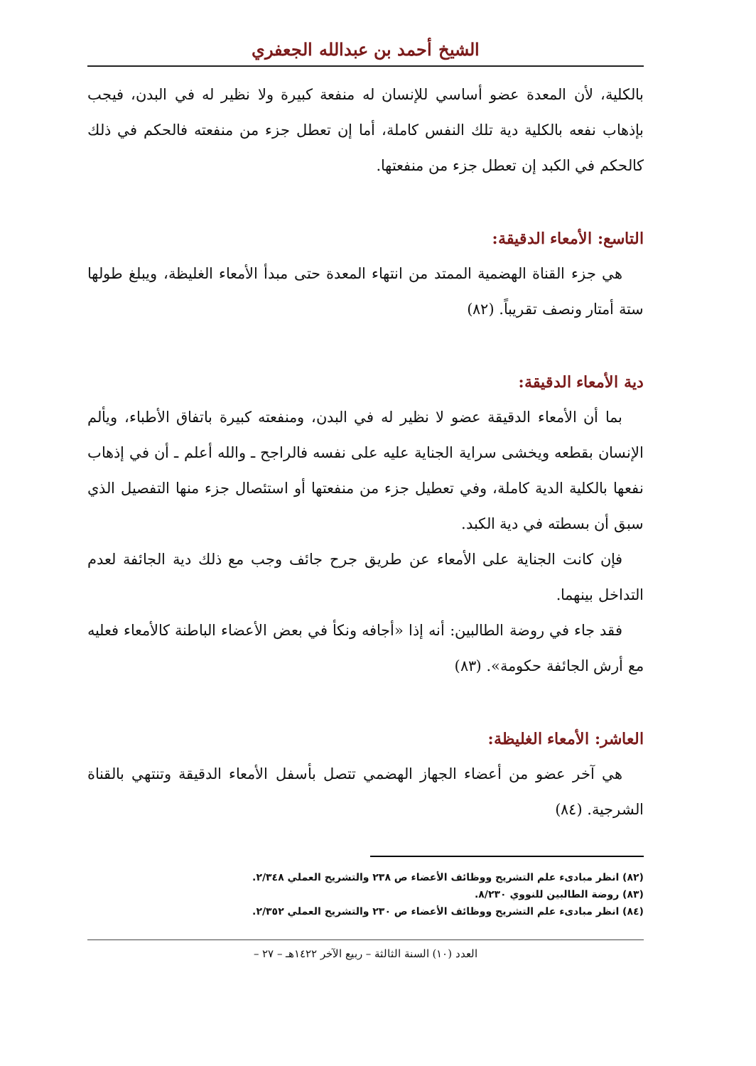الشيخ أحمد بن عبدالله الجعفري
بالكلية، لأن المعدة عضو أساسي للإنسان له منفعة كبيرة ولا نظير له في البدن، فيجب بإذهاب نفعه بالكلية دية تلك النفس كاملة، أما إن تعطل جزء من منفعته فالحكم في ذلك كالحكم في الكبد إن تعطل جزء من منفعتها.
التاسع: الأمعاء الدقيقة:
هي جزء القناة الهضمية الممتد من انتهاء المعدة حتى مبدأ الأمعاء الغليظة، ويبلغ طولها ستة أمتار ونصف تقريباً. (٨٢)
دية الأمعاء الدقيقة:
بما أن الأمعاء الدقيقة عضو لا نظير له في البدن، ومنفعته كبيرة باتفاق الأطباء، ويألم الإنسان بقطعه ويخشى سراية الجناية عليه على نفسه فالراجح ـ والله أعلم ـ أن في إذهاب نفعها بالكلية الدية كاملة، وفي تعطيل جزء من منفعتها أو استئصال جزء منها التفصيل الذي سبق أن بسطته في دية الكبد.
فإن كانت الجناية على الأمعاء عن طريق جرح جائف وجب مع ذلك دية الجائفة لعدم التداخل بينهما.
فقد جاء في روضة الطالبين: أنه إذا «أجافه ونكأ في بعض الأعضاء الباطنة كالأمعاء فعليه مع أرش الجائفة حكومة». (٨٣)
العاشر: الأمعاء الغليظة:
هي آخر عضو من أعضاء الجهاز الهضمي تتصل بأسفل الأمعاء الدقيقة وتنتهي بالقناة الشرجية. (٨٤)
(٨٢) انظر مبادىء علم التشريح ووظائف الأعضاء ص ٢٣٨ والتشريح العملي ٢/٣٤٨.
(٨٣) روضة الطالبين للنووي ٨/٢٣٠.
(٨٤) انظر مبادىء علم التشريح ووظائف الأعضاء ص ٢٣٠ والتشريح العملي ٢/٣٥٢.
العدد (١٠) السنة الثالثة – ربيع الآخر ١٤٢٢هـ – ٢٧ –